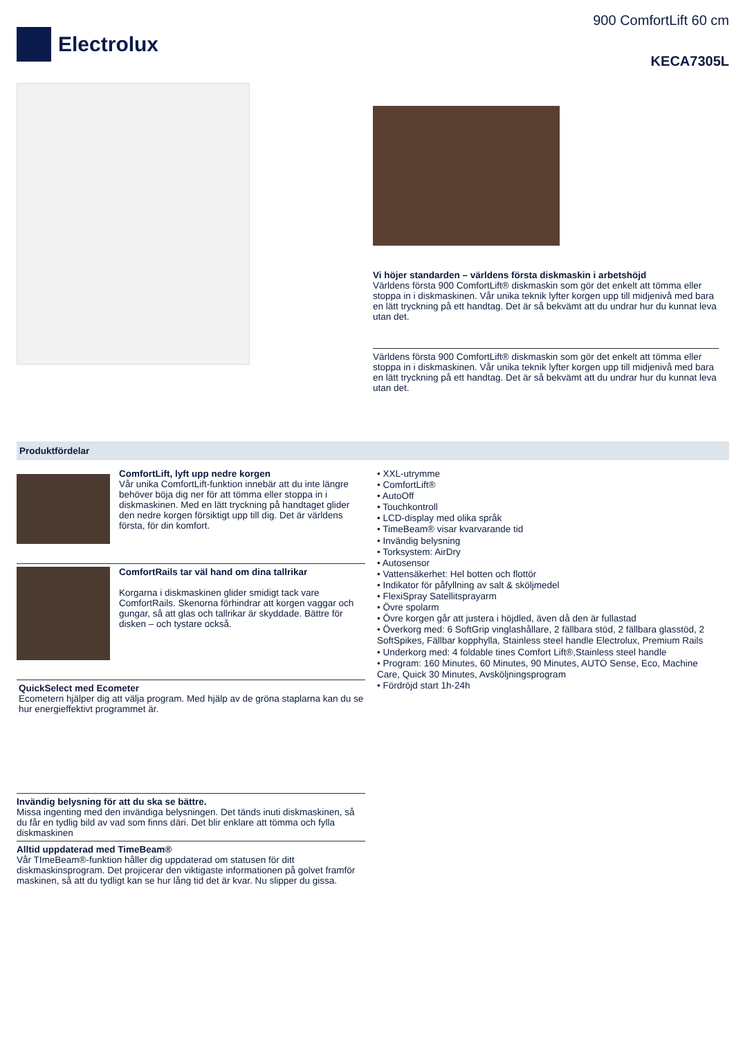Electrolux
900 ComfortLift 60 cm
KECA7305L
Vi höjer standarden – världens första diskmaskin i arbetshöjd
Världens första 900 ComfortLift® diskmaskin som gör det enkelt att tömma eller stoppa in i diskmaskinen. Vår unika teknik lyfter korgen upp till midjenivå med bara en lätt tryckning på ett handtag. Det är så bekvämt att du undrar hur du kunnat leva utan det.
Världens första 900 ComfortLift® diskmaskin som gör det enkelt att tömma eller stoppa in i diskmaskinen. Vår unika teknik lyfter korgen upp till midjenivå med bara en lätt tryckning på ett handtag. Det är så bekvämt att du undrar hur du kunnat leva utan det.
Produktfördelar
ComfortLift, lyft upp nedre korgen
Vår unika ComfortLift-funktion innebär att du inte längre behöver böja dig ner för att tömma eller stoppa in i diskmaskinen. Med en lätt tryckning på handtaget glider den nedre korgen försiktigt upp till dig. Det är världens första, för din komfort.
ComfortRails tar väl hand om dina tallrikar
Korgarna i diskmaskinen glider smidigt tack vare ComfortRails. Skenorna förhindrar att korgen vaggar och gungar, så att glas och tallrikar är skyddade. Bättre för disken – och tystare också.
QuickSelect med Ecometer
Ecometern hjälper dig att välja program. Med hjälp av de gröna staplarna kan du se hur energieffektivt programmet är.
Invändig belysning för att du ska se bättre.
Missa ingenting med den invändiga belysningen. Det tänds inuti diskmaskinen, så du får en tydlig bild av vad som finns däri. Det blir enklare att tömma och fylla diskmaskinen
Alltid uppdaterad med TimeBeam®
Vår TImeBeam®-funktion håller dig uppdaterad om statusen för ditt diskmaskinsprogram. Det projicerar den viktigaste informationen på golvet framför maskinen, så att du tydligt kan se hur lång tid det är kvar. Nu slipper du gissa.
• XXL-utrymme
• ComfortLift®
• AutoOff
• Touchkontroll
• LCD-display med olika språk
• TimeBeam® visar kvarvarande tid
• Invändig belysning
• Torksystem: AirDry
• Autosensor
• Vattensäkerhet: Hel botten och flottör
• Indikator för påfyllning av salt & sköljmedel
• FlexiSpray Satellitsprayarm
• Övre spolarm
• Övre korgen går att justera i höjdled, även då den är fullastad
• Överkorg med: 6 SoftGrip vinglashållare, 2 fällbara stöd, 2 fällbara glasstöd, 2 SoftSpikes, Fällbar kopphylla, Stainless steel handle Electrolux, Premium Rails
• Underkorg med: 4 foldable tines Comfort Lift®,Stainless steel handle
• Program: 160 Minutes, 60 Minutes, 90 Minutes, AUTO Sense, Eco, Machine Care, Quick 30 Minutes, Avsköljningsprogram
• Fördröjd start 1h-24h